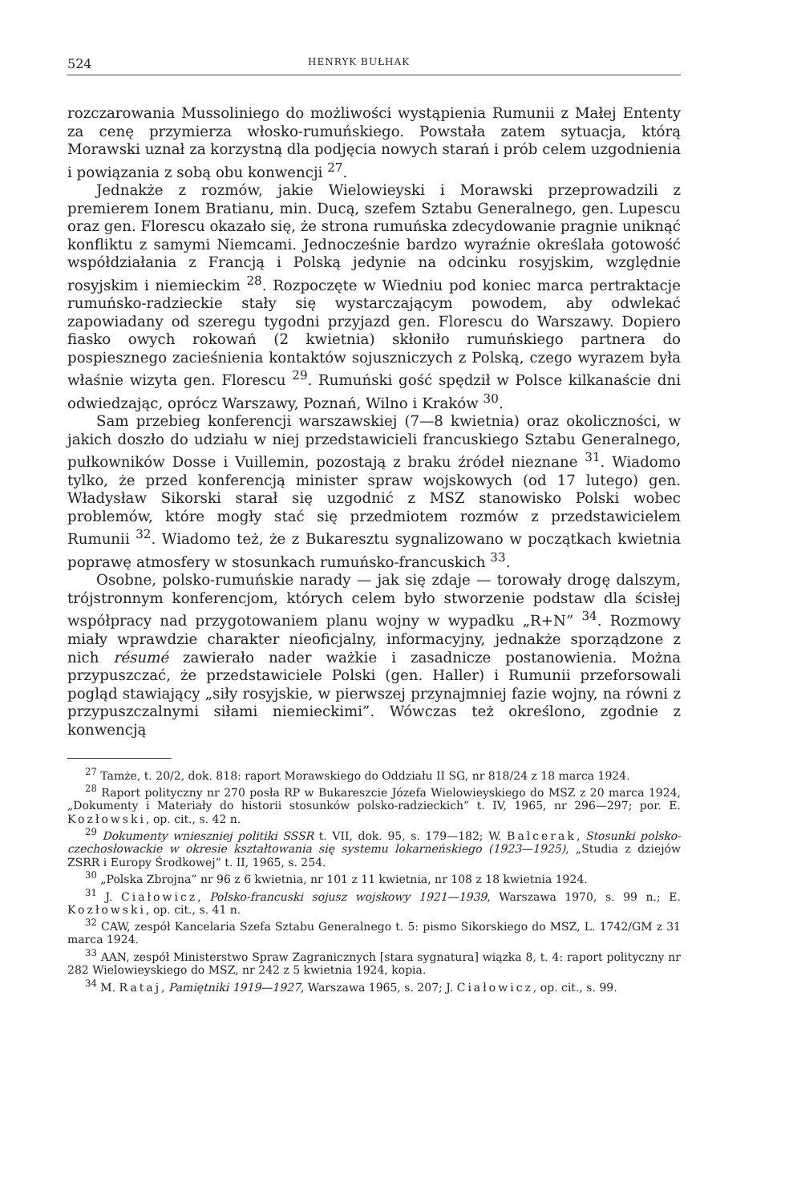524 HENRYK BUŁHAK
rozczarowania Mussoliniego do możliwości wystąpienia Rumunii z Małej Ententy za cenę przymierza włosko-rumuńskiego. Powstała zatem sytuacja, którą Morawski uznał za korzystną dla podjęcia nowych starań i prób celem uzgodnienia i powiązania z sobą obu konwencji <sup>27</sup>.
Jednakże z rozmów, jakie Wielowieyski i Morawski przeprowadzili z premierem Ionem Bratianu, min. Ducą, szefem Sztabu Generalnego, gen. Lupescu oraz gen. Florescu okazało się, że strona rumuńska zdecydowanie pragnie uniknąć konfliktu z samymi Niemcami. Jednocześnie bardzo wyraźnie określała gotowość współdziałania z Francją i Polską jedynie na odcinku rosyjskim, względnie rosyjskim i niemieckim <sup>28</sup>. Rozpoczęte w Wiedniu pod koniec marca pertraktacje rumuńsko-radzieckie stały się wystarczającym powodem, aby odwlekać zapowiadany od szeregu tygodni przyjazd gen. Florescu do Warszawy. Dopiero fiasko owych rokowań (2 kwietnia) skłoniło rumuńskiego partnera do pospiesznego zacieśnienia kontaktów sojuszniczych z Polską, czego wyrazem była właśnie wizyta gen. Florescu <sup>29</sup>. Rumuński gość spędził w Polsce kilkanaście dni odwiedzając, oprócz Warszawy, Poznań, Wilno i Kraków <sup>30</sup>.
Sam przebieg konferencji warszawskiej (7—8 kwietnia) oraz okoliczności, w jakich doszło do udziału w niej przedstawicieli francuskiego Sztabu Generalnego, pułkowników Dosse i Vuillemin, pozostają z braku źródeł nieznane <sup>31</sup>. Wiadomo tylko, że przed konferencją minister spraw wojskowych (od 17 lutego) gen. Władysław Sikorski starał się uzgodnić z MSZ stanowisko Polski wobec problemów, które mogły stać się przedmiotem rozmów z przedstawicielem Rumunii <sup>32</sup>. Wiadomo też, że z Bukaresztu sygnalizowano w początkach kwietnia poprawę atmosfery w stosunkach rumuńsko-francuskich <sup>33</sup>.
Osobne, polsko-rumuńskie narady — jak się zdaje — torowały drogę dalszym, trójstronnym konferencjom, których celem było stworzenie podstaw dla ścisłej współpracy nad przygotowaniem planu wojny w wypadku „R+N” <sup>34</sup>. Rozmowy miały wprawdzie charakter nieoficjalny, informacyjny, jednakże sporządzone z nich résumé zawierało nader ważkie i zasadnicze postanowienia. Można przypuszczać, że przedstawiciele Polski (gen. Haller) i Rumunii przeforsowali pogląd stawiający „siły rosyjskie, w pierwszej przynajmniej fazie wojny, na równi z przypuszczalnymi siłami niemieckimi”. Wówczas też określono, zgodnie z konwencją
<sup>27</sup> Tamże, t. 20/2, dok. 818: raport Morawskiego do Oddziału II SG, nr 818/24 z 18 marca 1924.
<sup>28</sup> Raport polityczny nr 270 posła RP w Bukareszcie Józefa Wielowieyskiego do MSZ z 20 marca 1924, „Dokumenty i Materiały do historii stosunków polsko-radzieckich” t. IV, 1965, nr 296—297; por. E. Kozłowski, op. cit., s. 42 n.
<sup>29</sup> Dokumenty wnieszniej politiki SSSR t. VII, dok. 95, s. 179—182; W. Balcerak, Stosunki polsko-czechosłowackie w okresie kształtowania się systemu lokarneńskiego (1923—1925), „Studia z dziejów ZSRR i Europy Środkowej” t. II, 1965, s. 254.
<sup>30</sup> „Polska Zbrojna” nr 96 z 6 kwietnia, nr 101 z 11 kwietnia, nr 108 z 18 kwietnia 1924.
<sup>31</sup> J. Ciałowicz, Polsko-francuski sojusz wojskowy 1921—1939, Warszawa 1970, s. 99 n.; E. Kozłowski, op. cit., s. 41 n.
<sup>32</sup> CAW, zespół Kancelaria Szefa Sztabu Generalnego t. 5: pismo Sikorskiego do MSZ, L. 1742/GM z 31 marca 1924.
<sup>33</sup> AAN, zespół Ministerstwo Spraw Zagranicznych [stara sygnatura] wiązka 8, t. 4: raport polityczny nr 282 Wielowieyskiego do MSZ, nr 242 z 5 kwietnia 1924, kopia.
<sup>34</sup> M. Rataj, Pamiętniki 1919—1927, Warszawa 1965, s. 207; J. Ciałowicz, op. cit., s. 99.